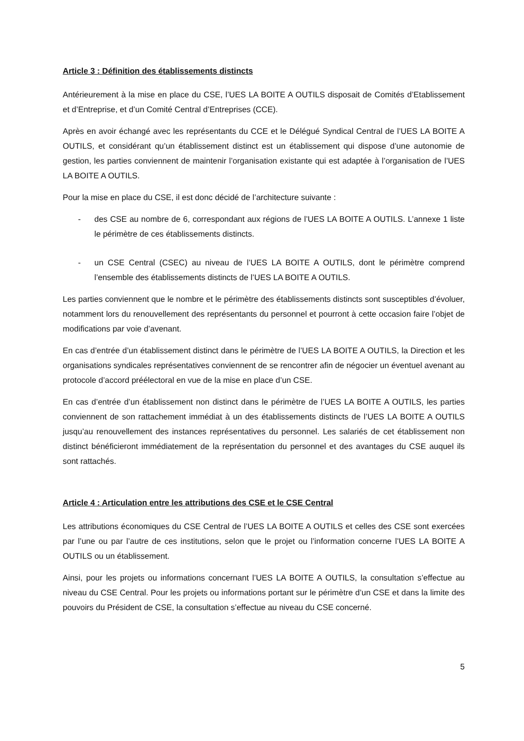Article 3 : Définition des établissements distincts
Antérieurement à la mise en place du CSE, l’UES LA BOITE A OUTILS disposait de Comités d’Etablissement et d’Entreprise, et d’un Comité Central d’Entreprises (CCE).
Après en avoir échangé avec les représentants du CCE et le Délégué Syndical Central de l’UES LA BOITE A OUTILS, et considérant qu’un établissement distinct est un établissement qui dispose d’une autonomie de gestion, les parties conviennent de maintenir l’organisation existante qui est adaptée à l’organisation de l’UES LA BOITE A OUTILS.
Pour la mise en place du CSE, il est donc décidé de l’architecture suivante :
- des CSE au nombre de 6, correspondant aux régions de l’UES LA BOITE A OUTILS. L’annexe 1 liste le périmètre de ces établissements distincts.
- un CSE Central (CSEC) au niveau de l’UES LA BOITE A OUTILS, dont le périmètre comprend l’ensemble des établissements distincts de l’UES LA BOITE A OUTILS.
Les parties conviennent que le nombre et le périmètre des établissements distincts sont susceptibles d’évoluer, notamment lors du renouvellement des représentants du personnel et pourront à cette occasion faire l’objet de modifications par voie d’avenant.
En cas d’entrée d’un établissement distinct dans le périmètre de l’UES LA BOITE A OUTILS, la Direction et les organisations syndicales représentatives conviennent de se rencontrer afin de négocier un éventuel avenant au protocole d’accord préélectoral en vue de la mise en place d’un CSE.
En cas d’entrée d’un établissement non distinct dans le périmètre de l’UES LA BOITE A OUTILS, les parties conviennent de son rattachement immédiat à un des établissements distincts de l’UES LA BOITE A OUTILS jusqu’au renouvellement des instances représentatives du personnel. Les salariés de cet établissement non distinct bénéficieront immédiatement de la représentation du personnel et des avantages du CSE auquel ils sont rattachés.
Article 4 : Articulation entre les attributions des CSE et le CSE Central
Les attributions économiques du CSE Central de l’UES LA BOITE A OUTILS et celles des CSE sont exercées par l’une ou par l’autre de ces institutions, selon que le projet ou l’information concerne l’UES LA BOITE A OUTILS ou un établissement.
Ainsi, pour les projets ou informations concernant l’UES LA BOITE A OUTILS, la consultation s’effectue au niveau du CSE Central. Pour les projets ou informations portant sur le périmètre d’un CSE et dans la limite des pouvoirs du Président de CSE, la consultation s’effectue au niveau du CSE concerné.
5